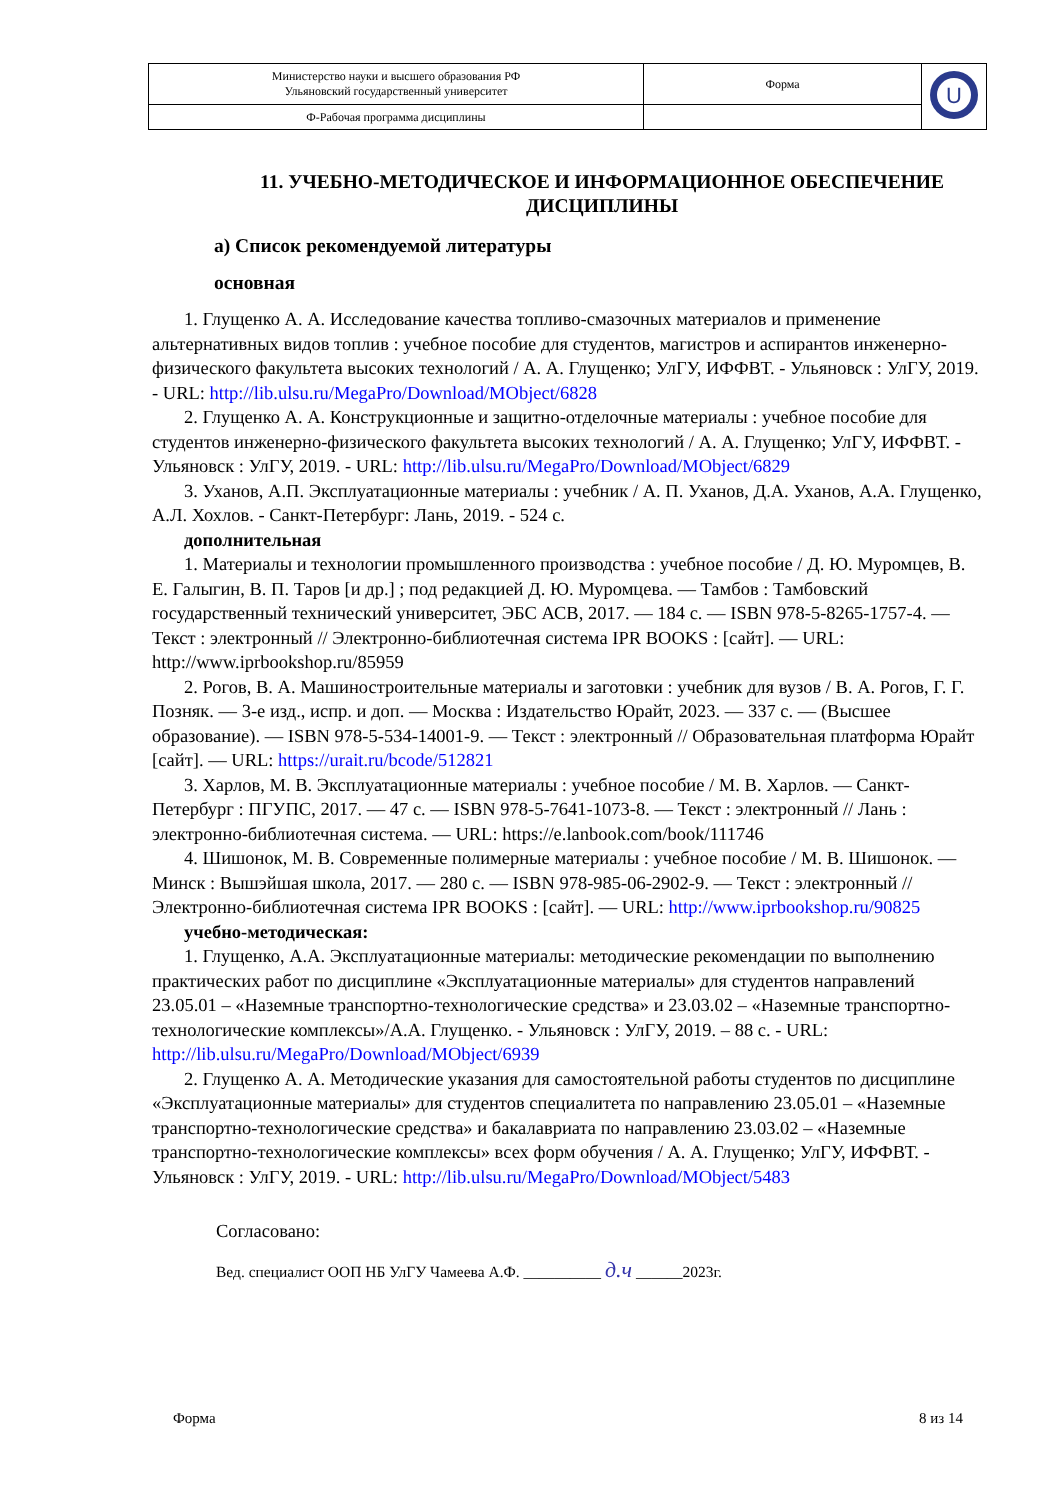| Министерство науки и высшего образования РФ Ульяновский государственный университет | Форма | U |
| Ф-Рабочая программа дисциплины | | |
11. УЧЕБНО-МЕТОДИЧЕСКОЕ И ИНФОРМАЦИОННОЕ ОБЕСПЕЧЕНИЕ ДИСЦИПЛИНЫ
а) Список рекомендуемой литературы
основная
1. Глущенко А. А. Исследование качества топливо-смазочных материалов и применение альтернативных видов топлив : учебное пособие для студентов, магистров и аспирантов инженерно-физического факультета высоких технологий / А. А. Глущенко; УлГУ, ИФФВТ. - Ульяновск : УлГУ, 2019. - URL: http://lib.ulsu.ru/MegaPro/Download/MObject/6828
2. Глущенко А. А. Конструкционные и защитно-отделочные материалы : учебное пособие для студентов инженерно-физического факультета высоких технологий / А. А. Глущенко; УлГУ, ИФФВТ. - Ульяновск : УлГУ, 2019. - URL: http://lib.ulsu.ru/MegaPro/Download/MObject/6829
3. Уханов, А.П. Эксплуатационные материалы : учебник / А. П. Уханов, Д.А. Уханов, А.А. Глущенко, А.Л. Хохлов. - Санкт-Петербург: Лань, 2019. - 524 с.
дополнительная
1. Материалы и технологии промышленного производства : учебное пособие / Д. Ю. Муромцев, В. Е. Галыгин, В. П. Таров [и др.] ; под редакцией Д. Ю. Муромцева. — Тамбов : Тамбовский государственный технический университет, ЭБС АСВ, 2017. — 184 c. — ISBN 978-5-8265-1757-4. — Текст : электронный // Электронно-библиотечная система IPR BOOKS : [сайт]. — URL: http://www.iprbookshop.ru/85959
2. Рогов, В. А. Машиностроительные материалы и заготовки : учебник для вузов / В. А. Рогов, Г. Г. Позняк. — 3-е изд., испр. и доп. — Москва : Издательство Юрайт, 2023. — 337 с. — (Высшее образование). — ISBN 978-5-534-14001-9. — Текст : электронный // Образовательная платформа Юрайт [сайт]. — URL: https://urait.ru/bcode/512821
3. Харлов, М. В. Эксплуатационные материалы : учебное пособие / М. В. Харлов. — Санкт-Петербург : ПГУПС, 2017. — 47 с. — ISBN 978-5-7641-1073-8. — Текст : электронный // Лань : электронно-библиотечная система. — URL: https://e.lanbook.com/book/111746
4. Шишонок, М. В. Современные полимерные материалы : учебное пособие / М. В. Шишонок. — Минск : Вышэйшая школа, 2017. — 280 c. — ISBN 978-985-06-2902-9. — Текст : электронный // Электронно-библиотечная система IPR BOOKS : [сайт]. — URL: http://www.iprbookshop.ru/90825
учебно-методическая:
1. Глущенко, А.А. Эксплуатационные материалы: методические рекомендации по выполнению практических работ по дисциплине «Эксплуатационные материалы» для студентов направлений 23.05.01 – «Наземные транспортно-технологические средства» и 23.03.02 – «Наземные транспортно-технологические комплексы»/А.А. Глущенко. - Ульяновск : УлГУ, 2019. – 88 с. - URL: http://lib.ulsu.ru/MegaPro/Download/MObject/6939
2. Глущенко А. А. Методические указания для самостоятельной работы студентов по дисциплине «Эксплуатационные материалы» для студентов специалитета по направлению 23.05.01 – «Наземные транспортно-технологические средства» и бакалавриата по направлению 23.03.02 – «Наземные транспортно-технологические комплексы» всех форм обучения / А. А. Глущенко; УлГУ, ИФФВТ. - Ульяновск : УлГУ, 2019. - URL: http://lib.ulsu.ru/MegaPro/Download/MObject/5483
Согласовано:
Вед. специалист ООП НБ УлГУ Чамеева А.Ф. __________ д.ч ______2023г.
Форма 8 из 14